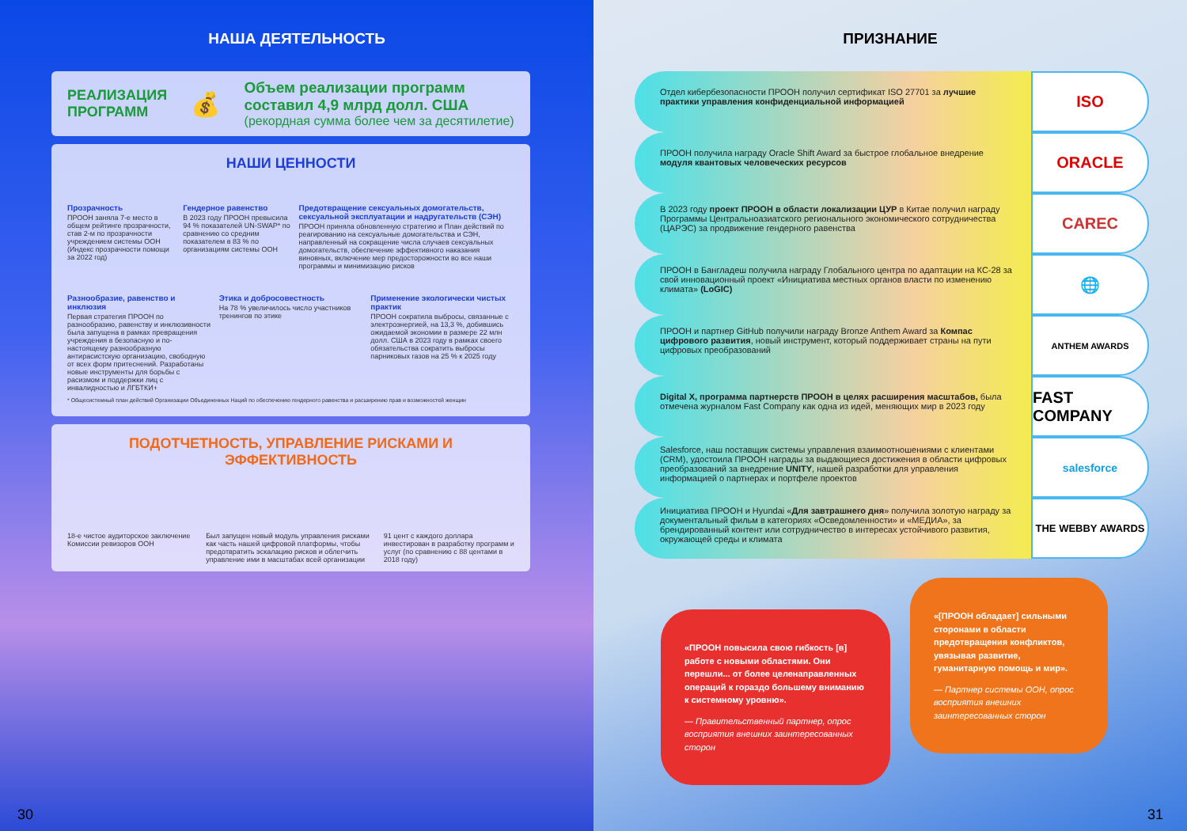НАША ДЕЯТЕЛЬНОСТЬ
РЕАЛИЗАЦИЯ
ПРОГРАММ 💰
Объем реализации программ составил 4,9 млрд долл. США
(рекордная сумма более чем за десятилетие)
НАШИ ЦЕННОСТИ
Прозрачность
ПРООН заняла 7-е место в общем рейтинге прозрачности, став 2-м по прозрачности учреждением системы ООН (Индекс прозрачности помощи за 2022 год)
Гендерное равенство
В 2023 году ПРООН превысила 94 % показателей UN-SWAP* по сравнению со средним показателем в 83 % по организациям системы ООН
Предотвращение сексуальных домогательств, сексуальной эксплуатации и надругательств (СЭН)
ПРООН приняла обновленную стратегию и План действий по реагированию на сексуальные домогательства и СЭН, направленный на сокращение числа случаев сексуальных домогательств, обеспечение эффективного наказания виновных, включение мер предосторожности во все наши программы и минимизацию рисков
Разнообразие, равенство и инклюзия
Первая стратегия ПРООН по разнообразию, равенству и инклюзивности была запущена в рамках превращения учреждения в безопасную и по-настоящему разнообразную антирасистскую организацию, свободную от всех форм притеснений. Разработаны новые инструменты для борьбы с расизмом и поддержки лиц с инвалидностью и ЛГБТКИ+
Этика и добросовестность
На 78 % увеличилось число участников тренингов по этике
Применение экологически чистых практик
ПРООН сократила выбросы, связанные с электроэнергией, на 13,3 %, добившись ожидаемой экономии в размере 22 млн долл. США в 2023 году в рамках своего обязательства сократить выбросы парниковых газов на 25 % к 2025 году
* Общесистемный план действий Организации Объединенных Наций по обеспечению гендерного равенства и расширению прав и возможностей женщин
ПОДОТЧЕТНОСТЬ, УПРАВЛЕНИЕ РИСКАМИ И ЭФФЕКТИВНОСТЬ
18-е чистое аудиторское заключение Комиссии ревизоров ООН
Был запущен новый модуль управления рисками как часть нашей цифровой платформы, чтобы предотвратить эскалацию рисков и облегчить управление ими в масштабах всей организации
91 цент с каждого доллара инвестирован в разработку программ и услуг (по сравнению с 88 центами в 2018 году)
30
ПРИЗНАНИЕ
Отдел кибербезопасности ПРООН получил сертификат ISO 27701 за лучшие практики управления конфиденциальной информацией
ISO
ПРООН получила награду Oracle Shift Award за быстрое глобальное внедрение модуля квантовых человеческих ресурсов
ORACLE
В 2023 году проект ПРООН в области локализации ЦУР в Китае получил награду Программы Центральноазиатского регионального экономического сотрудничества (ЦАРЭС) за продвижение гендерного равенства
CAREC
ПРООН в Бангладеш получила награду Глобального центра по адаптации на КС-28 за свой инновационный проект «Инициатива местных органов власти по изменению климата» (LoGIC)
🌐
ПРООН и партнер GitHub получили награду Bronze Anthem Award за Компас цифрового развития, новый инструмент, который поддерживает страны на пути цифровых преобразований
ANTHEM AWARDS
Digital X, программа партнерств ПРООН в целях расширения масштабов, была отмечена журналом Fast Company как одна из идей, меняющих мир в 2023 году
FAST COMPANY
Salesforce, наш поставщик системы управления взаимоотношениями с клиентами (CRM), удостоила ПРООН награды за выдающиеся достижения в области цифровых преобразований за внедрение UNITY, нашей разработки для управления информацией о партнерах и портфеле проектов
salesforce
Инициатива ПРООН и Hyundai «Для завтрашнего дня» получила золотую награду за документальный фильм в категориях «Осведомленности» и «МЕДИА», за брендированный контент или сотрудничество в интересах устойчивого развития, окружающей среды и климата
THE WEBBY AWARDS
«ПРООН повысила свою гибкость [в] работе с новыми областями. Они перешли... от более целенаправленных операций к гораздо большему вниманию к системному уровню».
— Правительственный партнер, опрос восприятия внешних заинтересованных сторон
«[ПРООН обладает] сильными сторонами в области предотвращения конфликтов, увязывая развитие, гуманитарную помощь и мир».
— Партнер системы ООН, опрос восприятия внешних заинтересованных сторон
31